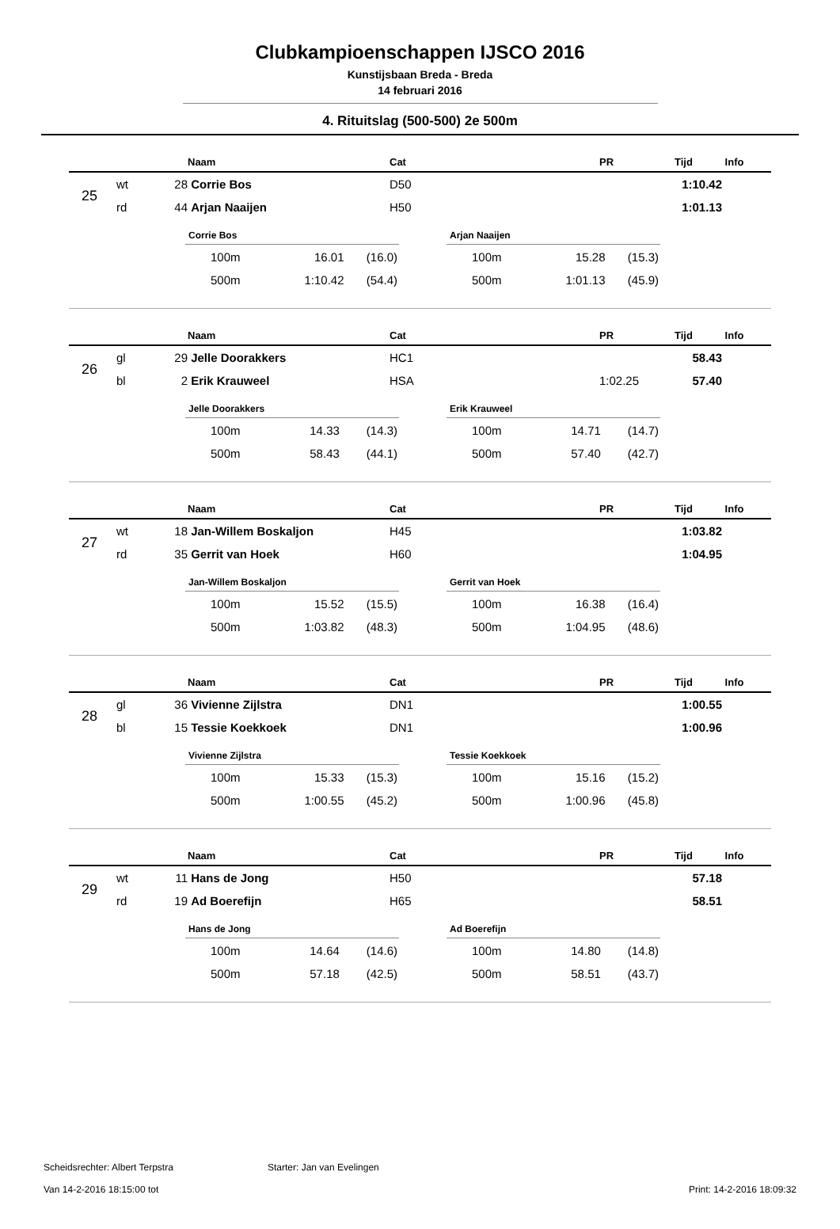Clubkampioenschappen IJSCO 2016
Kunstijsbaan Breda - Breda
14 februari 2016
4. Rituitslag (500-500) 2e 500m
| | | | Naam | Cat | PR | Tijd | Info |
| --- | --- | --- | --- | --- | --- | --- | --- |
| 25 | wt | 28 | Corrie Bos | D50 | | 1:10.42 | |
| | rd | 44 | Arjan Naaijen | H50 | | 1:01.13 | |
Corrie Bos
| 100m | 16.01 | (16.0) |
| 500m | 1:10.42 | (54.4) |
Arjan Naaijen
| 100m | 15.28 | (15.3) |
| 500m | 1:01.13 | (45.9) |
| | | | Naam | Cat | PR | Tijd | Info |
| --- | --- | --- | --- | --- | --- | --- | --- |
| 26 | gl | 29 | Jelle Doorakkers | HC1 | | 58.43 | |
| | bl | 2 | Erik Krauweel | HSA | 1:02.25 | 57.40 | |
Jelle Doorakkers
| 100m | 14.33 | (14.3) |
| 500m | 58.43 | (44.1) |
Erik Krauweel
| 100m | 14.71 | (14.7) |
| 500m | 57.40 | (42.7) |
| | | | Naam | Cat | PR | Tijd | Info |
| --- | --- | --- | --- | --- | --- | --- | --- |
| 27 | wt | 18 | Jan-Willem Boskaljon | H45 | | 1:03.82 | |
| | rd | 35 | Gerrit van Hoek | H60 | | 1:04.95 | |
Jan-Willem Boskaljon
| 100m | 15.52 | (15.5) |
| 500m | 1:03.82 | (48.3) |
Gerrit van Hoek
| 100m | 16.38 | (16.4) |
| 500m | 1:04.95 | (48.6) |
| | | | Naam | Cat | PR | Tijd | Info |
| --- | --- | --- | --- | --- | --- | --- | --- |
| 28 | gl | 36 | Vivienne Zijlstra | DN1 | | 1:00.55 | |
| | bl | 15 | Tessie Koekkoek | DN1 | | 1:00.96 | |
Vivienne Zijlstra
| 100m | 15.33 | (15.3) |
| 500m | 1:00.55 | (45.2) |
Tessie Koekkoek
| 100m | 15.16 | (15.2) |
| 500m | 1:00.96 | (45.8) |
| | | | Naam | Cat | PR | Tijd | Info |
| --- | --- | --- | --- | --- | --- | --- | --- |
| 29 | wt | 11 | Hans de Jong | H50 | | 57.18 | |
| | rd | 19 | Ad Boerefijn | H65 | | 58.51 | |
Hans de Jong
| 100m | 14.64 | (14.6) |
| 500m | 57.18 | (42.5) |
Ad Boerefijn
| 100m | 14.80 | (14.8) |
| 500m | 58.51 | (43.7) |
Scheidsrechter: Albert Terpstra Starter: Jan van Evelingen
Van 14-2-2016 18:15:00 tot Print: 14-2-2016 18:09:32